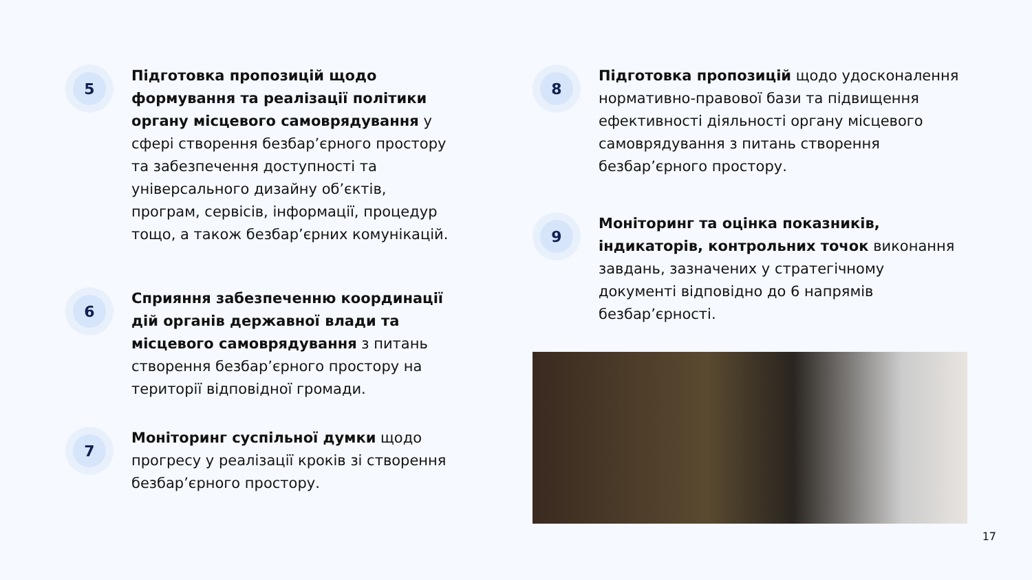5
Підготовка пропозицій щодо формування та реалізації політики органу місцевого самоврядування у сфері створення безбар’єрного простору та забезпечення доступності та універсального дизайну об’єктів, програм, сервісів, інформації, процедур тощо, а також безбар’єрних комунікацій.
6
Сприяння забезпеченню координації дій органів державної влади та місцевого самоврядування з питань створення безбар’єрного простору на території відповідної громади.
7
Моніторинг суспільної думки щодо прогресу у реалізації кроків зі створення безбар’єрного простору.
8
Підготовка пропозицій щодо удосконалення нормативно-правової бази та підвищення ефективності діяльності органу місцевого самоврядування з питань створення безбар’єрного простору.
9
Моніторинг та оцінка показників, індикаторів, контрольних точок виконання завдань, зазначених у стратегічному документі відповідно до 6 напрямів безбар’єрності.
17